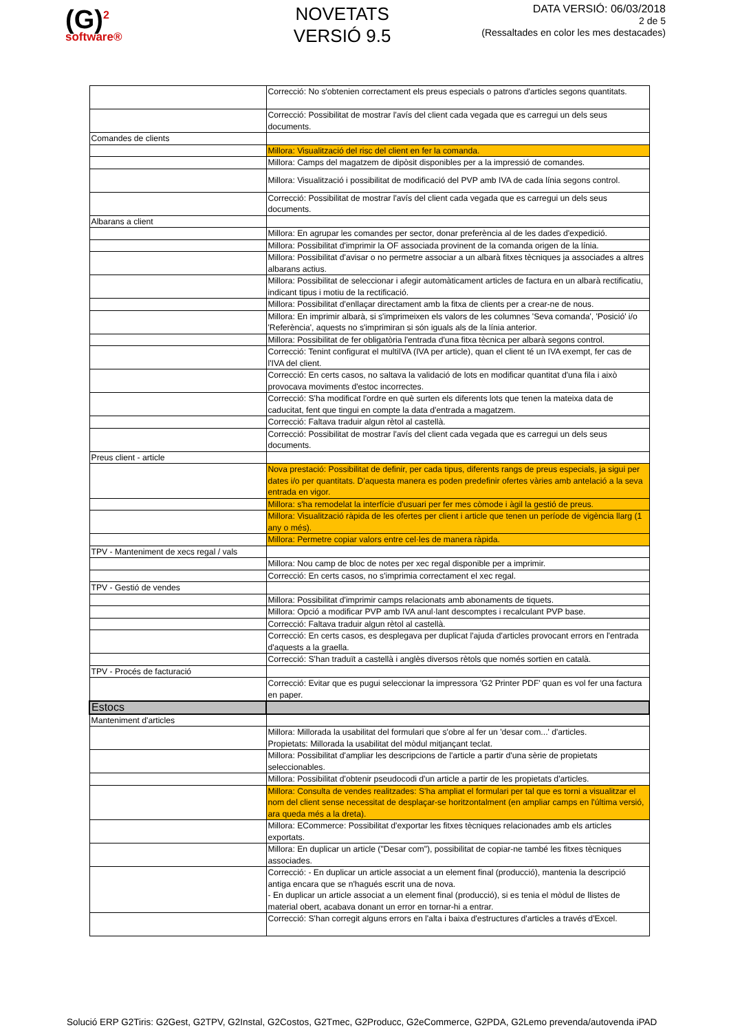(G)<sup>2</sup>
software®
NOVETATS
VERSIÓ 9.5
DATA VERSIÓ: 06/03/2018
2 de 5
(Ressaltades en color les mes destacades)
| | Correcció: No s'obtenien correctament els preus especials o patrons d'articles segons quantitats. |
| | Correcció: Possibilitat de mostrar l'avís del client cada vegada que es carregui un dels seus documents. |
| Comandes de clients | |
| | Millora: Visualització del risc del client en fer la comanda. |
| | Millora: Camps del magatzem de dipòsit disponibles per a la impressió de comandes. |
| | Millora: Visualització i possibilitat de modificació del PVP amb IVA de cada línia segons control. |
| | Correcció: Possibilitat de mostrar l'avís del client cada vegada que es carregui un dels seus documents. |
| Albarans a client | |
| | Millora: En agrupar les comandes per sector, donar preferència al de les dades d'expedició. |
| | Millora: Possibilitat d'imprimir la OF associada provinent de la comanda origen de la línia. |
| | Millora: Possibilitat d'avisar o no permetre associar a un albarà fitxes tècniques ja associades a altres albarans actius. |
| | Millora: Possibilitat de seleccionar i afegir automàticament articles de factura en un albarà rectificatiu, indicant tipus i motiu de la rectificació. |
| | Millora: Possibilitat d'enllaçar directament amb la fitxa de clients per a crear-ne de nous. |
| | Millora: En imprimir albarà, si s'imprimeixen els valors de les columnes 'Seva comanda', 'Posició' i/o 'Referència', aquests no s'imprimiran si són iguals als de la línia anterior. |
| | Millora: Possibilitat de fer obligatòria l'entrada d'una fitxa tècnica per albarà segons control. |
| | Correcció: Tenint configurat el multiIVA (IVA per article), quan el client té un IVA exempt, fer cas de l'IVA del client. |
| | Correcció: En certs casos, no saltava la validació de lots en modificar quantitat d'una fila i això provocava moviments d'estoc incorrectes. |
| | Correcció: S'ha modificat l'ordre en què surten els diferents lots que tenen la mateixa data de caducitat, fent que tingui en compte la data d'entrada a magatzem. |
| | Correcció: Faltava traduir algun rètol al castellà. |
| | Correcció: Possibilitat de mostrar l'avís del client cada vegada que es carregui un dels seus documents. |
| Preus client - article | |
| | Nova prestació: Possibilitat de definir, per cada tipus, diferents rangs de preus especials, ja sigui per dates i/o per quantitats. D'aquesta manera es poden predefinir ofertes vàries amb antelació a la seva entrada en vigor. |
| | Millora: s'ha remodelat la interfície d'usuari per fer mes còmode i àgil la gestió de preus. |
| | Millora: Visualització ràpida de les ofertes per client i article que tenen un període de vigència llarg (1 any o més). |
| | Millora: Permetre copiar valors entre cel·les de manera ràpida. |
| TPV - Manteniment de xecs regal / vals | |
| | Millora: Nou camp de bloc de notes per xec regal disponible per a imprimir. |
| | Correcció: En certs casos, no s'imprimia correctament el xec regal. |
| TPV - Gestió de vendes | |
| | Millora: Possibilitat d'imprimir camps relacionats amb abonaments de tiquets. |
| | Millora: Opció a modificar PVP amb IVA anul·lant descomptes i recalculant PVP base. |
| | Correcció: Faltava traduir algun rètol al castellà. |
| | Correcció: En certs casos, es desplegava per duplicat l'ajuda d'articles provocant errors en l'entrada d'aquests a la graella. |
| | Correcció: S'han traduït a castellà i anglès diversos rètols que només sortien en català. |
| TPV - Procés de facturació | |
| | Correcció: Evitar que es pugui seleccionar la impressora 'G2 Printer PDF' quan es vol fer una factura en paper. |
| Estocs | |
| Manteniment d'articles | |
| | Millora: Millorada la usabilitat del formulari que s'obre al fer un 'desar com...' d'articles. Propietats: Millorada la usabilitat del mòdul mitjançant teclat. |
| | Millora: Possibilitat d'ampliar les descripcions de l'article a partir d'una sèrie de propietats seleccionables. |
| | Millora: Possibilitat d'obtenir pseudocodi d'un article a partir de les propietats d'articles. |
| | Millora: Consulta de vendes realitzades: S'ha ampliat el formulari per tal que es torni a visualitzar el nom del client sense necessitat de desplaçar-se horitzontalment (en ampliar camps en l'última versió, ara queda més a la dreta). |
| | Millora: ECommerce: Possibilitat d'exportar les fitxes tècniques relacionades amb els articles exportats. |
| | Millora: En duplicar un article ("Desar com"), possibilitat de copiar-ne també les fitxes tècniques associades. |
| | Correcció: - En duplicar un article associat a un element final (producció), mantenia la descripció antiga encara que se n'hagués escrit una de nova. - En duplicar un article associat a un element final (producció), si es tenia el mòdul de llistes de material obert, acabava donant un error en tornar-hi a entrar. |
| | Correcció: S'han corregit alguns errors en l'alta i baixa d'estructures d'articles a través d'Excel. |
Solució ERP G2Tiris: G2Gest, G2TPV, G2Instal, G2Costos, G2Tmec, G2Producc, G2eCommerce, G2PDA, G2Lemo prevenda/autovenda iPAD